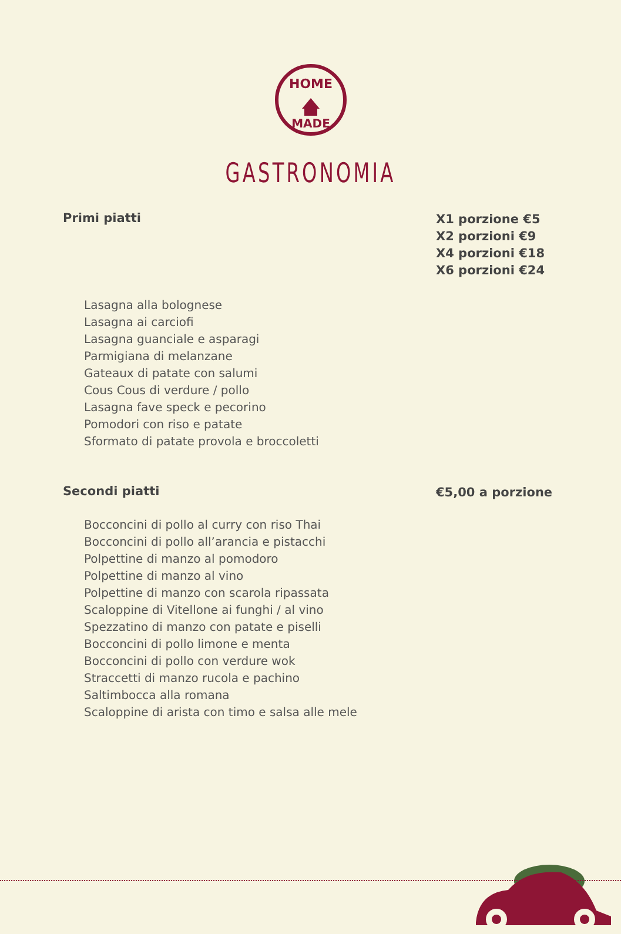HOME
MADE
GASTRONOMIA
Primi piatti
X1 porzione €5
X2 porzioni €9
X4 porzioni €18
X6 porzioni €24
Lasagna alla bolognese
Lasagna ai carciofi
Lasagna guanciale e asparagi
Parmigiana di melanzane
Gateaux di patate con salumi
Cous Cous di verdure / pollo
Lasagna fave speck e pecorino
Pomodori con riso e patate
Sformato di patate provola e broccoletti
Secondi piatti
€5,00 a porzione
Bocconcini di pollo al curry con riso Thai
Bocconcini di pollo all’arancia e pistacchi
Polpettine di manzo al pomodoro
Polpettine di manzo al vino
Polpettine di manzo con scarola ripassata
Scaloppine di Vitellone ai funghi / al vino
Spezzatino di manzo con patate e piselli
Bocconcini di pollo limone e menta
Bocconcini di pollo con verdure wok
Straccetti di manzo rucola e pachino
Saltimbocca alla romana
Scaloppine di arista con timo e salsa alle mele